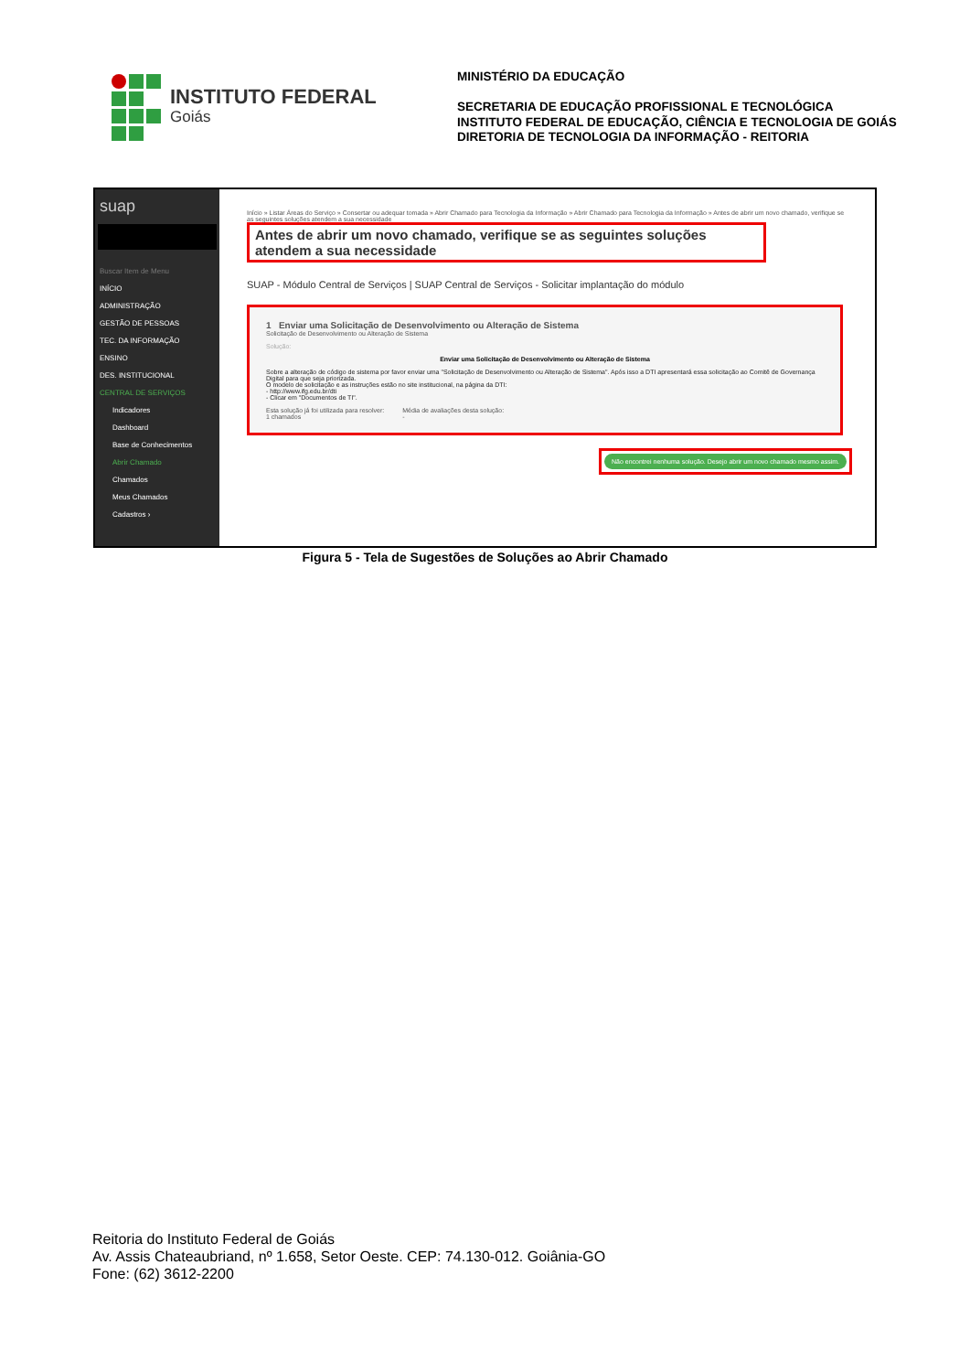INSTITUTO FEDERAL
Goiás
MINISTÉRIO DA EDUCAÇÃO
SECRETARIA DE EDUCAÇÃO PROFISSIONAL E TECNOLÓGICA
INSTITUTO FEDERAL DE EDUCAÇÃO, CIÊNCIA E TECNOLOGIA DE GOIÁS
DIRETORIA DE TECNOLOGIA DA INFORMAÇÃO - REITORIA
suap
Buscar Item de Menu
INÍCIO
ADMINISTRAÇÃO
GESTÃO DE PESSOAS
TEC. DA INFORMAÇÃO
ENSINO
DES. INSTITUCIONAL
CENTRAL DE SERVIÇOS
Indicadores
Dashboard
Base de Conhecimentos
Abrir Chamado
Chamados
Meus Chamados
Cadastros ›
Início » Listar Áreas do Serviço » Consertar ou adequar tomada » Abrir Chamado para Tecnologia da Informação » Abrir Chamado para Tecnologia da Informação » Antes de abrir um novo chamado, verifique se as seguintes soluções atendem a sua necessidade
Antes de abrir um novo chamado, verifique se as seguintes soluções atendem a sua necessidade
SUAP - Módulo Central de Serviços | SUAP Central de Serviços - Solicitar implantação do módulo
1 Enviar uma Solicitação de Desenvolvimento ou Alteração de Sistema
Solicitação de Desenvolvimento ou Alteração de Sistema
Solução:
Enviar uma Solicitação de Desenvolvimento ou Alteração de Sistema
Sobre a alteração de código de sistema por favor enviar uma "Solicitação de Desenvolvimento ou Alteração de Sistema". Após isso a DTI apresentará essa solicitação ao Comitê de Governança Digital para que seja priorizada.
O modelo de solicitação e as instruções estão no site institucional, na página da DTI:
- http://www.ifg.edu.br/dti
- Clicar em "Documentos de TI".
Esta solução já foi utilizada para resolver:
1 chamados
Média de avaliações desta solução:
-
Não encontrei nenhuma solução. Desejo abrir um novo chamado mesmo assim.
Figura 5 - Tela de Sugestões de Soluções ao Abrir Chamado
Reitoria do Instituto Federal de Goiás
Av. Assis Chateaubriand, nº 1.658, Setor Oeste. CEP: 74.130-012. Goiânia-GO
Fone: (62) 3612-2200